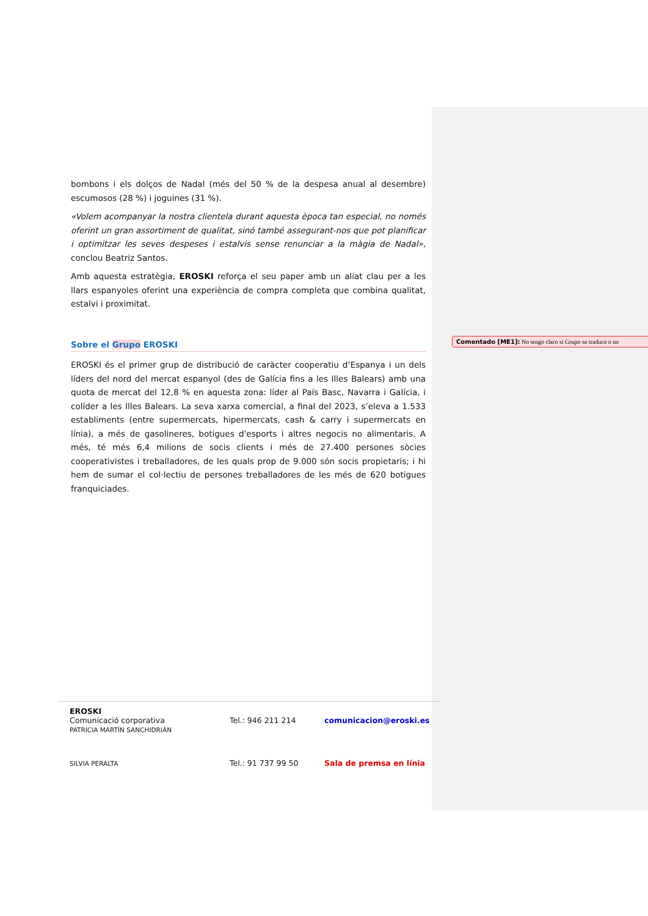bombons i els dolços de Nadal (més del 50 % de la despesa anual al desembre) escumosos (28 %) i joguines (31 %).
«Volem acompanyar la nostra clientela durant aquesta època tan especial, no només oferint un gran assortiment de qualitat, sinó també assegurant-nos que pot planificar i optimitzar les seves despeses i estalvis sense renunciar a la màgia de Nadal», conclou Beatriz Santos.
Amb aquesta estratègia, EROSKI reforça el seu paper amb un aliat clau per a les llars espanyoles oferint una experiència de compra completa que combina qualitat, estalvi i proximitat.
Sobre el Grupo EROSKI
EROSKI és el primer grup de distribució de caràcter cooperatiu d’Espanya i un dels líders del nord del mercat espanyol (des de Galícia fins a les Illes Balears) amb una quota de mercat del 12,8 % en aquesta zona: líder al País Basc, Navarra i Galícia, i colíder a les Illes Balears. La seva xarxa comercial, a final del 2023, s’eleva a 1.533 establiments (entre supermercats, hipermercats, cash & carry i supermercats en línia), a més de gasolineres, botigues d'esports i altres negocis no alimentaris. A més, té més 6,4 milions de socis clients i més de 27.400 persones sòcies cooperativistes i treballadores, de les quals prop de 9.000 són socis propietaris; i hi hem de sumar el col·lectiu de persones treballadores de les més de 620 botigues franquiciades.
Comentado [ME1]: No tengo claro si Grupo se traduce o no
EROSKI
Comunicació corporativa
PATRICIA MARTÍN SANCHIDRIÁN
Tel.: 946 211 214 comunicacion@eroski.es
SILVIA PERALTA
Tel.: 91 737 99 50 Sala de premsa en línia